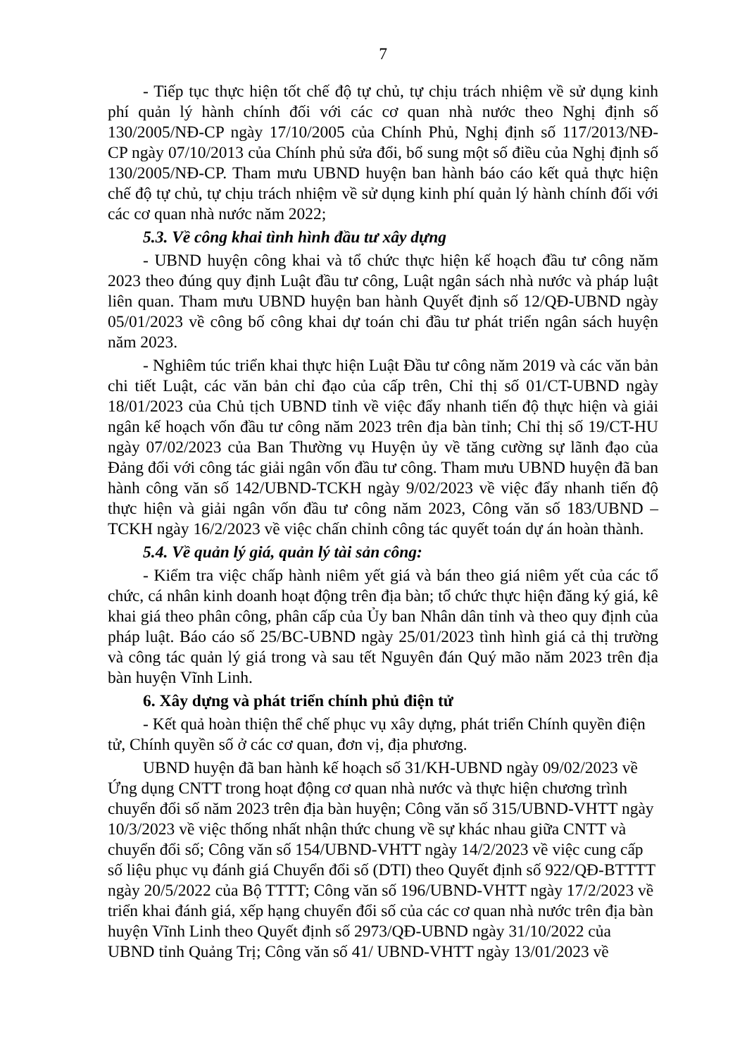7
- Tiếp tục thực hiện tốt chế độ tự chủ, tự chịu trách nhiệm về sử dụng kinh phí quản lý hành chính đối với các cơ quan nhà nước theo Nghị định số 130/2005/NĐ-CP ngày 17/10/2005 của Chính Phủ, Nghị định số 117/2013/NĐ- CP ngày 07/10/2013 của Chính phủ sửa đổi, bổ sung một số điều của Nghị định số 130/2005/NĐ-CP. Tham mưu UBND huyện ban hành báo cáo kết quả thực hiện chế độ tự chủ, tự chịu trách nhiệm về sử dụng kinh phí quản lý hành chính đối với các cơ quan nhà nước năm 2022;
5.3. Về công khai tình hình đầu tư xây dựng
- UBND huyện công khai và tổ chức thực hiện kế hoạch đầu tư công năm 2023 theo đúng quy định Luật đầu tư công, Luật ngân sách nhà nước và pháp luật liên quan. Tham mưu UBND huyện ban hành Quyết định số 12/QĐ-UBND ngày 05/01/2023 về công bố công khai dự toán chi đầu tư phát triển ngân sách huyện năm 2023.
- Nghiêm túc triển khai thực hiện Luật Đầu tư công năm 2019 và các văn bản chi tiết Luật, các văn bản chỉ đạo của cấp trên, Chỉ thị số 01/CT-UBND ngày 18/01/2023 của Chủ tịch UBND tỉnh về việc đẩy nhanh tiến độ thực hiện và giải ngân kế hoạch vốn đầu tư công năm 2023 trên địa bàn tỉnh; Chỉ thị số 19/CT-HU ngày 07/02/2023 của Ban Thường vụ Huyện ủy về tăng cường sự lãnh đạo của Đảng đối với công tác giải ngân vốn đầu tư công. Tham mưu UBND huyện đã ban hành công văn số 142/UBND-TCKH ngày 9/02/2023 về việc đẩy nhanh tiến độ thực hiện và giải ngân vốn đầu tư công năm 2023, Công văn số 183/UBND – TCKH ngày 16/2/2023 về việc chấn chỉnh công tác quyết toán dự án hoàn thành.
5.4. Về quản lý giá, quản lý tài sản công:
- Kiểm tra việc chấp hành niêm yết giá và bán theo giá niêm yết của các tổ chức, cá nhân kinh doanh hoạt động trên địa bàn; tổ chức thực hiện đăng ký giá, kê khai giá theo phân công, phân cấp của Ủy ban Nhân dân tỉnh và theo quy định của pháp luật. Báo cáo số 25/BC-UBND ngày 25/01/2023 tình hình giá cả thị trường và công tác quản lý giá trong và sau tết Nguyên đán Quý mão năm 2023 trên địa bàn huyện Vĩnh Linh.
6. Xây dựng và phát triển chính phủ điện tử
- Kết quả hoàn thiện thể chế phục vụ xây dựng, phát triển Chính quyền điện tử, Chính quyền số ở các cơ quan, đơn vị, địa phương.
UBND huyện đã ban hành kế hoạch số 31/KH-UBND ngày 09/02/2023 về Ứng dụng CNTT trong hoạt động cơ quan nhà nước và thực hiện chương trình chuyển đổi số năm 2023 trên địa bàn huyện; Công văn số 315/UBND-VHTT ngày 10/3/2023 về việc thống nhất nhận thức chung về sự khác nhau giữa CNTT và chuyển đổi số; Công văn số 154/UBND-VHTT ngày 14/2/2023 về việc cung cấp số liệu phục vụ đánh giá Chuyển đổi số (DTI) theo Quyết định số 922/QĐ-BTTTT ngày 20/5/2022 của Bộ TTTT; Công văn số 196/UBND-VHTT ngày 17/2/2023 về triển khai đánh giá, xếp hạng chuyển đổi số của các cơ quan nhà nước trên địa bàn huyện Vĩnh Linh theo Quyết định số 2973/QĐ-UBND ngày 31/10/2022 của UBND tỉnh Quảng Trị; Công văn số 41/ UBND-VHTT ngày 13/01/2023 về